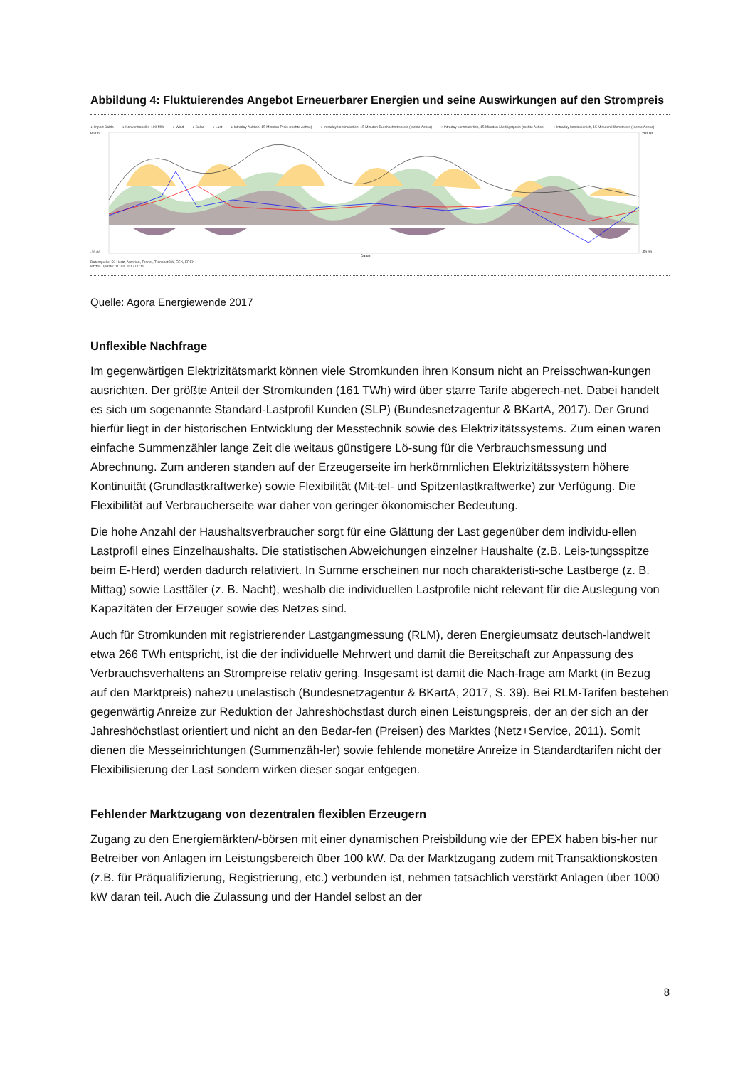Abbildung 4: Fluktuierendes Angebot Erneuerbarer Energien und seine Auswirkungen auf den Strompreis
● Import Saldo ● Konventionell > 100 MW ● Wind ● Solar ● Last ● Intraday Auktion, 15 Minuten Preis (rechte Achse) ● Intraday kontinuierlich, 15 Minuten Durchschnittspreis (rechte Achse) ○ Intraday kontinuierlich, 15 Minuten Niedrigstpreis (rechte Achse) ○ Intraday kontinuierlich, 15 Minuten Höchstpreis (rechte Achse)
80.00
-20.00
200.00
-50.00
Datum
Datenquelle: 50 Hertz, Amprion, Tennet, TransnetBW, EEX, EPEX
letztes Update: 11 Jun 2017 00:15
Quelle: Agora Energiewende 2017
Unflexible Nachfrage
Im gegenwärtigen Elektrizitätsmarkt können viele Stromkunden ihren Konsum nicht an Preisschwan-kungen ausrichten. Der größte Anteil der Stromkunden (161 TWh) wird über starre Tarife abgerech-net. Dabei handelt es sich um sogenannte Standard-Lastprofil Kunden (SLP) (Bundesnetzagentur & BKartA, 2017). Der Grund hierfür liegt in der historischen Entwicklung der Messtechnik sowie des Elektrizitätssystems. Zum einen waren einfache Summenzähler lange Zeit die weitaus günstigere Lö-sung für die Verbrauchsmessung und Abrechnung. Zum anderen standen auf der Erzeugerseite im herkömmlichen Elektrizitätssystem höhere Kontinuität (Grundlastkraftwerke) sowie Flexibilität (Mit-tel- und Spitzenlastkraftwerke) zur Verfügung. Die Flexibilität auf Verbraucherseite war daher von geringer ökonomischer Bedeutung.
Die hohe Anzahl der Haushaltsverbraucher sorgt für eine Glättung der Last gegenüber dem individu-ellen Lastprofil eines Einzelhaushalts. Die statistischen Abweichungen einzelner Haushalte (z.B. Leis-tungsspitze beim E-Herd) werden dadurch relativiert. In Summe erscheinen nur noch charakteristi-sche Lastberge (z. B. Mittag) sowie Lasttäler (z. B. Nacht), weshalb die individuellen Lastprofile nicht relevant für die Auslegung von Kapazitäten der Erzeuger sowie des Netzes sind.
Auch für Stromkunden mit registrierender Lastgangmessung (RLM), deren Energieumsatz deutsch-landweit etwa 266 TWh entspricht, ist die der individuelle Mehrwert und damit die Bereitschaft zur Anpassung des Verbrauchsverhaltens an Strompreise relativ gering. Insgesamt ist damit die Nach-frage am Markt (in Bezug auf den Marktpreis) nahezu unelastisch (Bundesnetzagentur & BKartA, 2017, S. 39). Bei RLM-Tarifen bestehen gegenwärtig Anreize zur Reduktion der Jahreshöchstlast durch einen Leistungspreis, der an der sich an der Jahreshöchstlast orientiert und nicht an den Bedar-fen (Preisen) des Marktes (Netz+Service, 2011). Somit dienen die Messeinrichtungen (Summenzäh-ler) sowie fehlende monetäre Anreize in Standardtarifen nicht der Flexibilisierung der Last sondern wirken dieser sogar entgegen.
Fehlender Marktzugang von dezentralen flexiblen Erzeugern
Zugang zu den Energiemärkten/-börsen mit einer dynamischen Preisbildung wie der EPEX haben bis-her nur Betreiber von Anlagen im Leistungsbereich über 100 kW. Da der Marktzugang zudem mit Transaktionskosten (z.B. für Präqualifizierung, Registrierung, etc.) verbunden ist, nehmen tatsächlich verstärkt Anlagen über 1000 kW daran teil. Auch die Zulassung und der Handel selbst an der
8